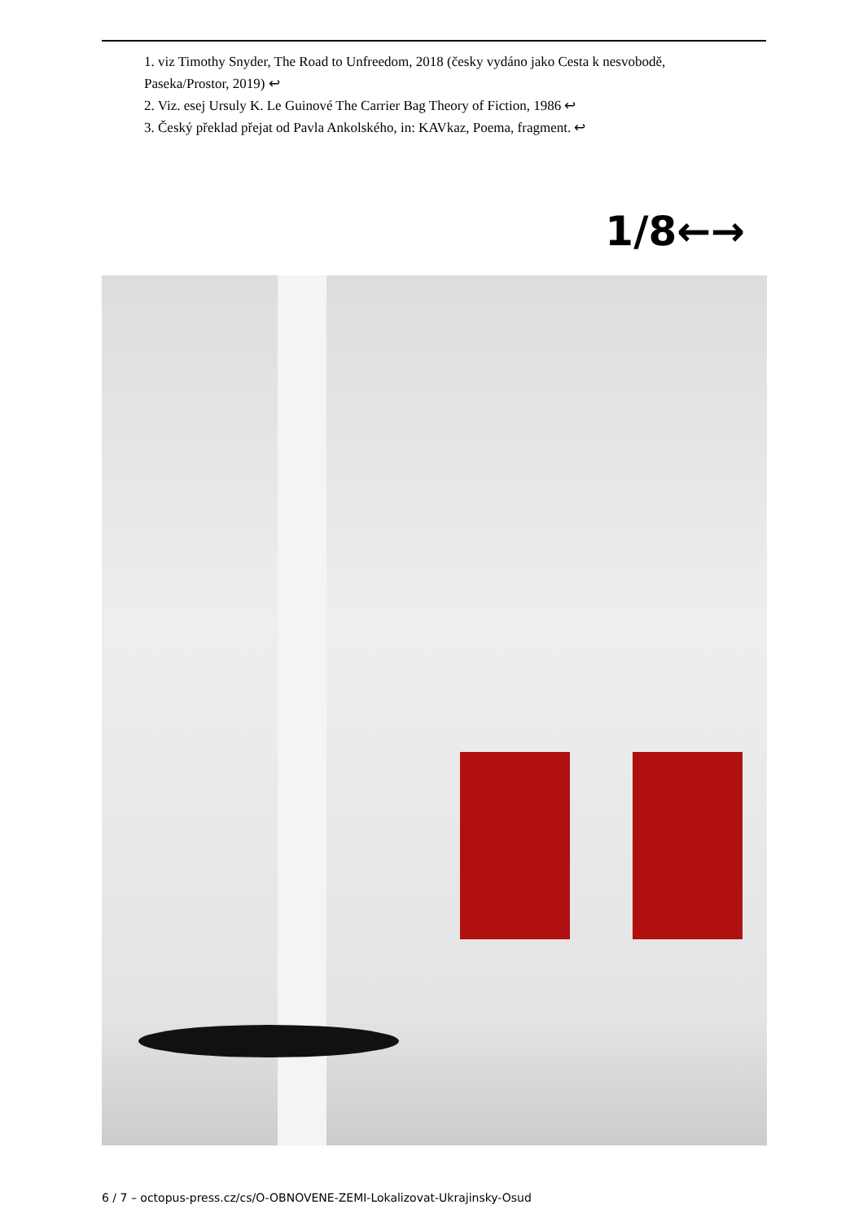1. viz Timothy Snyder, The Road to Unfreedom, 2018 (česky vydáno jako Cesta k nesvobodě, Paseka/Prostor, 2019) ↩
2. Viz. esej Ursuly K. Le Guinové The Carrier Bag Theory of Fiction, 1986 ↩
3. Český překlad přejat od Pavla Ankolského, in: KAVkaz, Poema, fragment. ↩
1/8←→
6 / 7 – octopus-press.cz/cs/O-OBNOVENE-ZEMI-Lokalizovat-Ukrajinsky-Osud